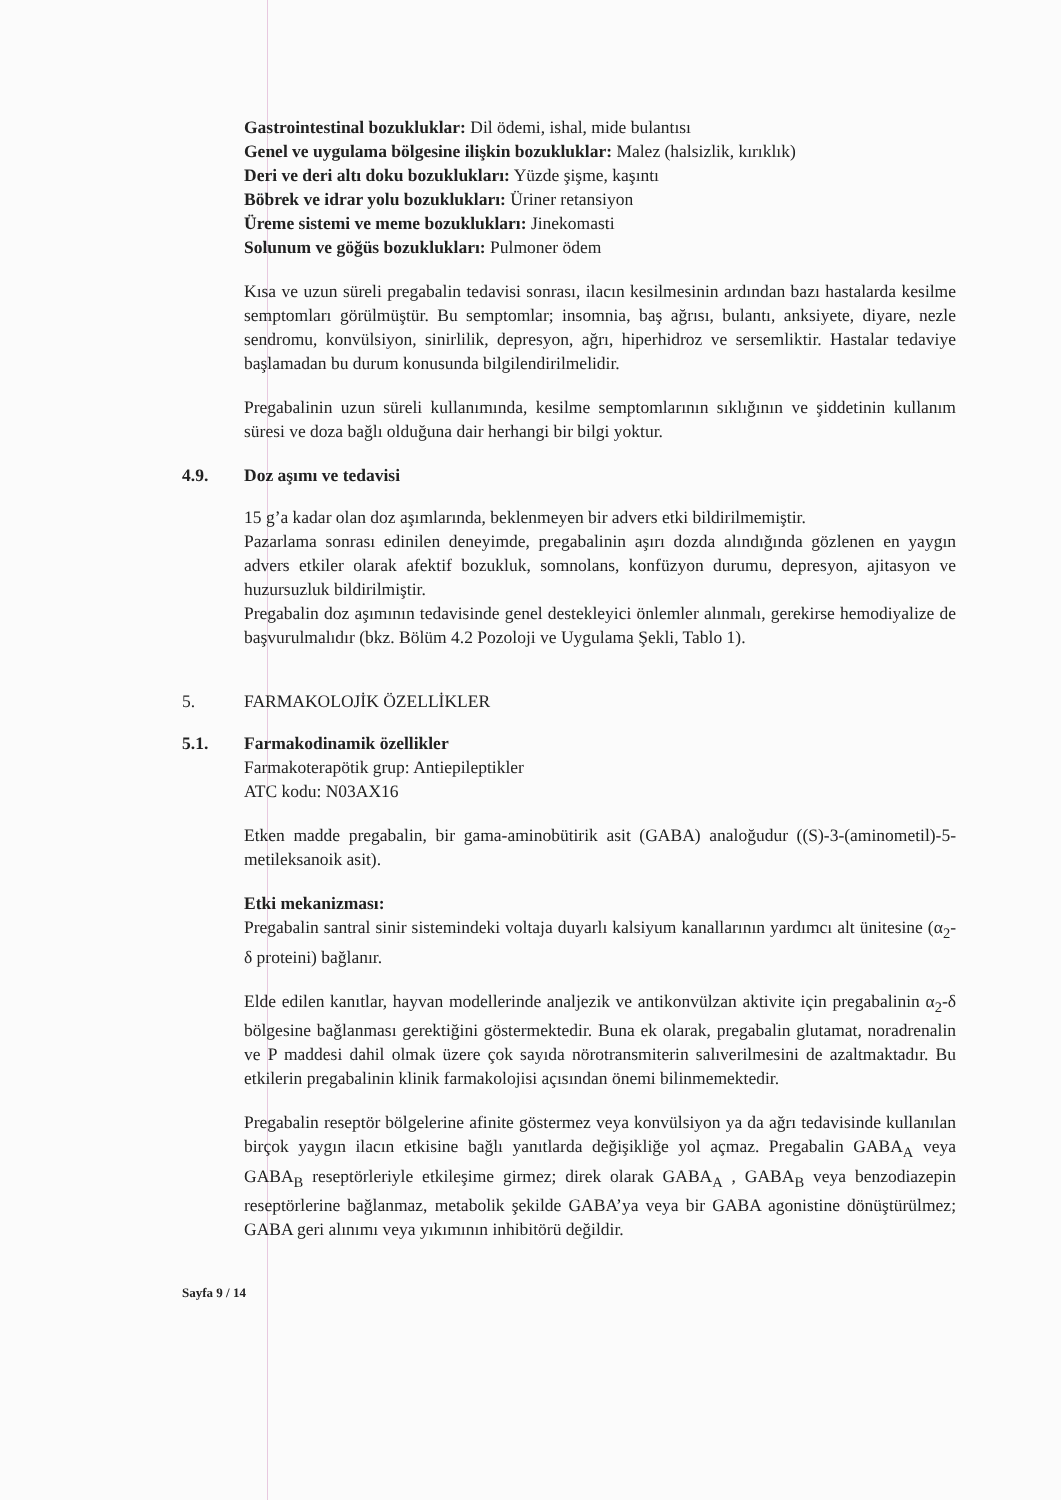Gastrointestinal bozukluklar: Dil ödemi, ishal, mide bulantısı
Genel ve uygulama bölgesine ilişkin bozukluklar: Malez (halsizlik, kırıklık)
Deri ve deri altı doku bozuklukları: Yüzde şişme, kaşıntı
Böbrek ve idrar yolu bozuklukları: Üriner retansiyon
Üreme sistemi ve meme bozuklukları: Jinekomasti
Solunum ve göğüs bozuklukları: Pulmoner ödem
Kısa ve uzun süreli pregabalin tedavisi sonrası, ilacın kesilmesinin ardından bazı hastalarda kesilme semptomları görülmüştür. Bu semptomlar; insomnia, baş ağrısı, bulantı, anksiyete, diyare, nezle sendromu, konvülsiyon, sinirlilik, depresyon, ağrı, hiperhidroz ve sersemliktir. Hastalar tedaviye başlamadan bu durum konusunda bilgilendirilmelidir.
Pregabalinin uzun süreli kullanımında, kesilme semptomlarının sıklığının ve şiddetinin kullanım süresi ve doza bağlı olduğuna dair herhangi bir bilgi yoktur.
4.9. Doz aşımı ve tedavisi
15 g’a kadar olan doz aşımlarında, beklenmeyen bir advers etki bildirilmemiştir.
Pazarlama sonrası edinilen deneyimde, pregabalinin aşırı dozda alındığında gözlenen en yaygın advers etkiler olarak afektif bozukluk, somnolans, konfüzyon durumu, depresyon, ajitasyon ve huzursuzluk bildirilmiştir.
Pregabalin doz aşımının tedavisinde genel destekleyici önlemler alınmalı, gerekirse hemodiyalize de başvurulmalıdır (bkz. Bölüm 4.2 Pozoloji ve Uygulama Şekli, Tablo 1).
5. FARMAKOLOJİK ÖZELLİKLER
5.1. Farmakodinamik özellikler
Farmakoterapötik grup: Antiepileptikler
ATC kodu: N03AX16
Etken madde pregabalin, bir gama-aminobütirik asit (GABA) analoğudur ((S)-3-(aminometil)-5-metileksanoik asit).
Etki mekanizması:
Pregabalin santral sinir sistemindeki voltaja duyarlı kalsiyum kanallarının yardımcı alt ünitesine (α<sub>2</sub>-δ proteini) bağlanır.
Elde edilen kanıtlar, hayvan modellerinde analjezik ve antikonvülzan aktivite için pregabalinin α<sub>2</sub>-δ bölgesine bağlanması gerektiğini göstermektedir. Buna ek olarak, pregabalin glutamat, noradrenalin ve P maddesi dahil olmak üzere çok sayıda nörotransmiterin salıverilmesini de azaltmaktadır. Bu etkilerin pregabalinin klinik farmakolojisi açısından önemi bilinmemektedir.
Pregabalin reseptör bölgelerine afinite göstermez veya konvülsiyon ya da ağrı tedavisinde kullanılan birçok yaygın ilacın etkisine bağlı yanıtlarda değişikliğe yol açmaz. Pregabalin GABA<sub>A</sub> veya GABA<sub>B</sub> reseptörleriyle etkileşime girmez; direk olarak GABA<sub>A</sub> , GABA<sub>B</sub> veya benzodiazepin reseptörlerine bağlanmaz, metabolik şekilde GABA’ya veya bir GABA agonistine dönüştürülmez; GABA geri alınımı veya yıkımının inhibitörü değildir.
Sayfa 9 / 14